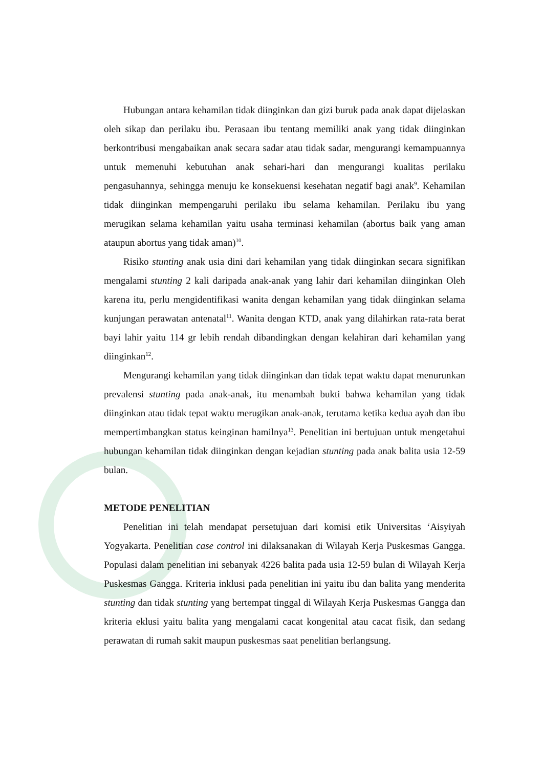Hubungan antara kehamilan tidak diinginkan dan gizi buruk pada anak dapat dijelaskan oleh sikap dan perilaku ibu. Perasaan ibu tentang memiliki anak yang tidak diinginkan berkontribusi mengabaikan anak secara sadar atau tidak sadar, mengurangi kemampuannya untuk memenuhi kebutuhan anak sehari-hari dan mengurangi kualitas perilaku pengasuhannya, sehingga menuju ke konsekuensi kesehatan negatif bagi anak<sup>9</sup>. Kehamilan tidak diinginkan mempengaruhi perilaku ibu selama kehamilan. Perilaku ibu yang merugikan selama kehamilan yaitu usaha terminasi kehamilan (abortus baik yang aman ataupun abortus yang tidak aman)<sup>10</sup>.
Risiko stunting anak usia dini dari kehamilan yang tidak diinginkan secara signifikan mengalami stunting 2 kali daripada anak-anak yang lahir dari kehamilan diinginkan Oleh karena itu, perlu mengidentifikasi wanita dengan kehamilan yang tidak diinginkan selama kunjungan perawatan antenatal<sup>11</sup>. Wanita dengan KTD, anak yang dilahirkan rata-rata berat bayi lahir yaitu 114 gr lebih rendah dibandingkan dengan kelahiran dari kehamilan yang diinginkan<sup>12</sup>.
Mengurangi kehamilan yang tidak diinginkan dan tidak tepat waktu dapat menurunkan prevalensi stunting pada anak-anak, itu menambah bukti bahwa kehamilan yang tidak diinginkan atau tidak tepat waktu merugikan anak-anak, terutama ketika kedua ayah dan ibu mempertimbangkan status keinginan hamilnya<sup>13</sup>. Penelitian ini bertujuan untuk mengetahui hubungan kehamilan tidak diinginkan dengan kejadian stunting pada anak balita usia 12-59 bulan.
METODE PENELITIAN
Penelitian ini telah mendapat persetujuan dari komisi etik Universitas ‘Aisyiyah Yogyakarta. Penelitian case control ini dilaksanakan di Wilayah Kerja Puskesmas Gangga. Populasi dalam penelitian ini sebanyak 4226 balita pada usia 12-59 bulan di Wilayah Kerja Puskesmas Gangga. Kriteria inklusi pada penelitian ini yaitu ibu dan balita yang menderita stunting dan tidak stunting yang bertempat tinggal di Wilayah Kerja Puskesmas Gangga dan kriteria eklusi yaitu balita yang mengalami cacat kongenital atau cacat fisik, dan sedang perawatan di rumah sakit maupun puskesmas saat penelitian berlangsung.